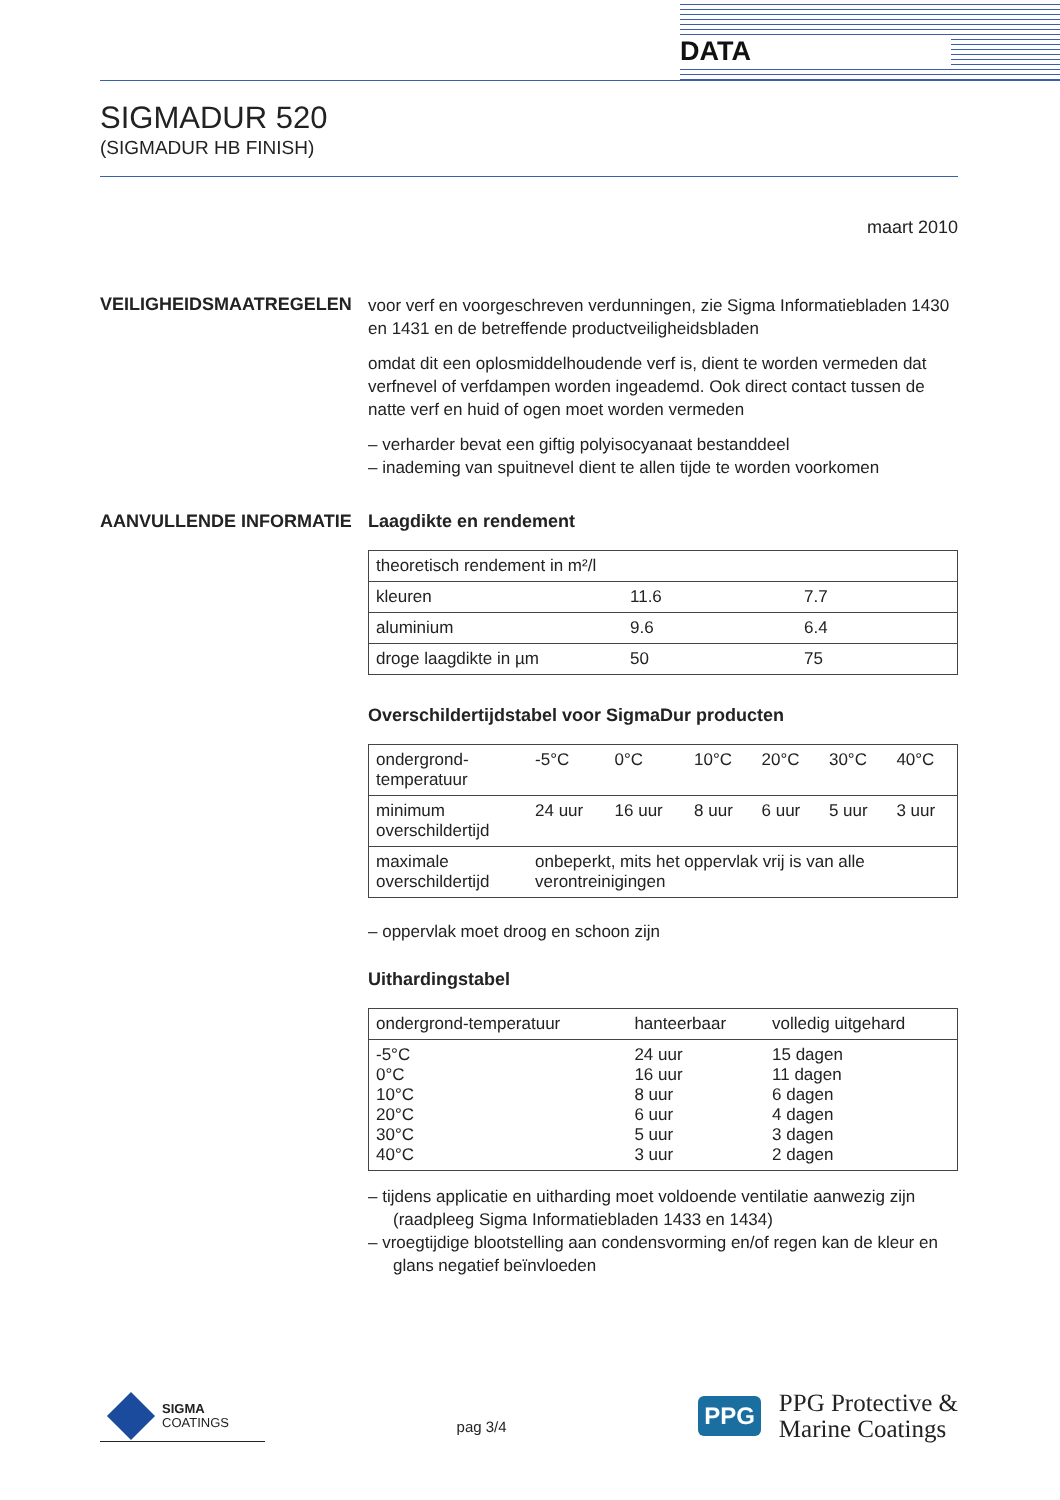DATA
SIGMADUR 520
(SIGMADUR HB FINISH)
maart 2010
VEILIGHEIDSMAATREGELEN
voor verf en voorgeschreven verdunningen, zie Sigma Informatiebladen 1430 en 1431 en de betreffende productveiligheidsbladen
omdat dit een oplosmiddelhoudende verf is, dient te worden vermeden dat verfnevel of verfdampen worden ingeademd. Ook direct contact tussen de natte verf en huid of ogen moet worden vermeden
– verharder bevat een giftig polyisocyanaat bestanddeel
– inademing van spuitnevel dient te allen tijde te worden voorkomen
AANVULLENDE INFORMATIE Laagdikte en rendement
| theoretisch rendement in m²/l | | |
| kleuren | 11.6 | 7.7 |
| aluminium | 9.6 | 6.4 |
| droge laagdikte in µm | 50 | 75 |
Overschildertijdstabel voor SigmaDur producten
| ondergrond- temperatuur | -5°C | 0°C | 10°C | 20°C | 30°C | 40°C |
| minimum overschildertijd | 24 uur | 16 uur | 8 uur | 6 uur | 5 uur | 3 uur |
| maximale overschildertijd | onbeperkt, mits het oppervlak vrij is van alle verontreinigingen | | | | | |
– oppervlak moet droog en schoon zijn
Uithardingstabel
| ondergrond-temperatuur | hanteerbaar | volledig uitgehard |
| -5°C 0°C 10°C 20°C 30°C 40°C | 24 uur 16 uur 8 uur 6 uur 5 uur 3 uur | 15 dagen 11 dagen 6 dagen 4 dagen 3 dagen 2 dagen |
– tijdens applicatie en uitharding moet voldoende ventilatie aanwezig zijn (raadpleeg Sigma Informatiebladen 1433 en 1434)
– vroegtijdige blootstelling aan condensvorming en/of regen kan de kleur en glans negatief beïnvloeden
SIGMA
COATINGS
pag 3/4
PPG
PPG Protective &
Marine Coatings